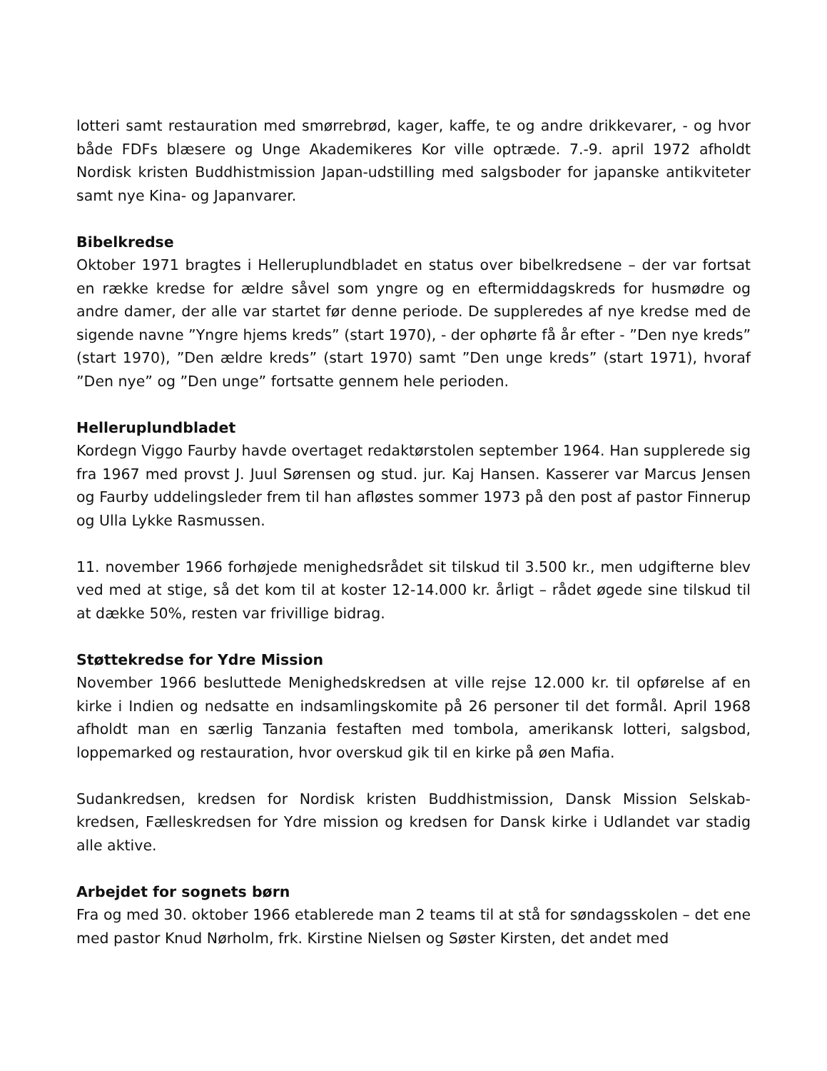lotteri samt restauration med smørrebrød, kager, kaffe, te og andre drikkevarer, - og hvor både FDFs blæsere og Unge Akademikeres Kor ville optræde. 7.-9. april 1972 afholdt Nordisk kristen Buddhistmission Japan-udstilling med salgsboder for japanske antikviteter samt nye Kina- og Japanvarer.
Bibelkredse
Oktober 1971 bragtes i Helleruplundbladet en status over bibelkredsene – der var fortsat en række kredse for ældre såvel som yngre og en eftermiddagskreds for husmødre og andre damer, der alle var startet før denne periode. De suppleredes af nye kredse med de sigende navne ”Yngre hjems kreds” (start 1970), - der ophørte få år efter - ”Den nye kreds” (start 1970), ”Den ældre kreds” (start 1970) samt ”Den unge kreds” (start 1971), hvoraf ”Den nye” og ”Den unge” fortsatte gennem hele perioden.
Helleruplundbladet
Kordegn Viggo Faurby havde overtaget redaktørstolen september 1964. Han supplerede sig fra 1967 med provst J. Juul Sørensen og stud. jur. Kaj Hansen. Kasserer var Marcus Jensen og Faurby uddelingsleder frem til han afløstes sommer 1973 på den post af pastor Finnerup og Ulla Lykke Rasmussen.
11. november 1966 forhøjede menighedsrådet sit tilskud til 3.500 kr., men udgifterne blev ved med at stige, så det kom til at koster 12-14.000 kr. årligt – rådet øgede sine tilskud til at dække 50%, resten var frivillige bidrag.
Støttekredse for Ydre Mission
November 1966 besluttede Menighedskredsen at ville rejse 12.000 kr. til opførelse af en kirke i Indien og nedsatte en indsamlingskomite på 26 personer til det formål. April 1968 afholdt man en særlig Tanzania festaften med tombola, amerikansk lotteri, salgsbod, loppemarked og restauration, hvor overskud gik til en kirke på øen Mafia.
Sudankredsen, kredsen for Nordisk kristen Buddhistmission, Dansk Mission Selskab-kredsen, Fælleskredsen for Ydre mission og kredsen for Dansk kirke i Udlandet var stadig alle aktive.
Arbejdet for sognets børn
Fra og med 30. oktober 1966 etablerede man 2 teams til at stå for søndagsskolen – det ene med pastor Knud Nørholm, frk. Kirstine Nielsen og Søster Kirsten, det andet med